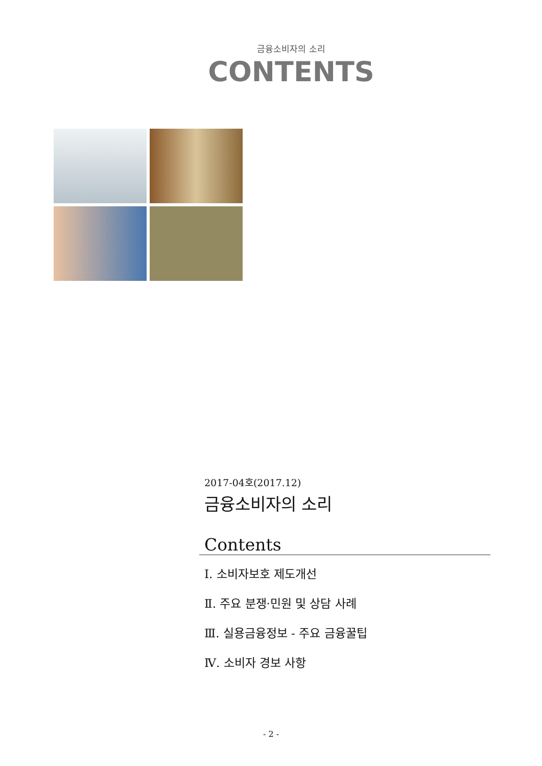금융소비자의 소리
CONTENTS
2017-04호(2017.12)
금융소비자의 소리
Contents
Ⅰ. 소비자보호 제도개선
Ⅱ. 주요 분쟁·민원 및 상담 사례
Ⅲ. 실용금융정보 - 주요 금융꿀팁
Ⅳ. 소비자 경보 사항
- 2 -